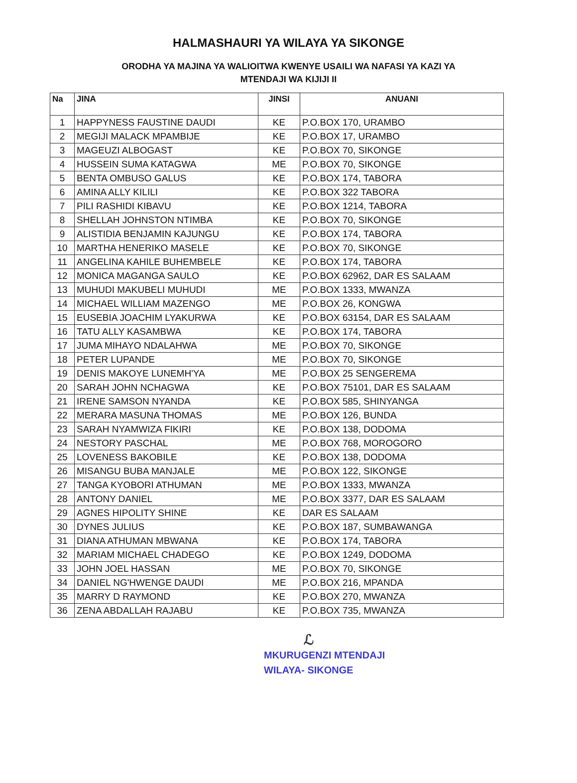HALMASHAURI YA WILAYA YA SIKONGE
ORODHA YA MAJINA YA WALIOITWA KWENYE USAILI WA NAFASI YA KAZI YA
MTENDAJI WA KIJIJI II
| Na | JINA | JINSI | ANUANI |
| --- | --- | --- | --- |
| 1 | HAPPYNESS FAUSTINE DAUDI | KE | P.O.BOX 170, URAMBO |
| 2 | MEGIJI MALACK MPAMBIJE | KE | P.O.BOX 17, URAMBO |
| 3 | MAGEUZI ALBOGAST | KE | P.O.BOX 70, SIKONGE |
| 4 | HUSSEIN SUMA KATAGWA | ME | P.O.BOX 70, SIKONGE |
| 5 | BENTA OMBUSO GALUS | KE | P.O.BOX 174, TABORA |
| 6 | AMINA ALLY KILILI | KE | P.O.BOX 322 TABORA |
| 7 | PILI RASHIDI KIBAVU | KE | P.O.BOX 1214, TABORA |
| 8 | SHELLAH JOHNSTON NTIMBA | KE | P.O.BOX 70, SIKONGE |
| 9 | ALISTIDIA BENJAMIN KAJUNGU | KE | P.O.BOX 174, TABORA |
| 10 | MARTHA HENERIKO MASELE | KE | P.O.BOX 70, SIKONGE |
| 11 | ANGELINA KAHILE BUHEMBELE | KE | P.O.BOX 174, TABORA |
| 12 | MONICA MAGANGA SAULO | KE | P.O.BOX 62962, DAR ES SALAAM |
| 13 | MUHUDI MAKUBELI MUHUDI | ME | P.O.BOX 1333, MWANZA |
| 14 | MICHAEL WILLIAM MAZENGO | ME | P.O.BOX 26, KONGWA |
| 15 | EUSEBIA JOACHIM LYAKURWA | KE | P.O.BOX 63154, DAR ES SALAAM |
| 16 | TATU ALLY KASAMBWA | KE | P.O.BOX 174, TABORA |
| 17 | JUMA MIHAYO NDALAHWA | ME | P.O.BOX 70, SIKONGE |
| 18 | PETER LUPANDE | ME | P.O.BOX 70, SIKONGE |
| 19 | DENIS MAKOYE LUNEMH'YA | ME | P.O.BOX 25 SENGEREMA |
| 20 | SARAH JOHN NCHAGWA | KE | P.O.BOX 75101, DAR ES SALAAM |
| 21 | IRENE SAMSON NYANDA | KE | P.O.BOX 585, SHINYANGA |
| 22 | MERARA MASUNA THOMAS | ME | P.O.BOX 126, BUNDA |
| 23 | SARAH NYAMWIZA FIKIRI | KE | P.O.BOX 138, DODOMA |
| 24 | NESTORY PASCHAL | ME | P.O.BOX 768, MOROGORO |
| 25 | LOVENESS BAKOBILE | KE | P.O.BOX 138, DODOMA |
| 26 | MISANGU BUBA MANJALE | ME | P.O.BOX 122, SIKONGE |
| 27 | TANGA KYOBORI ATHUMAN | ME | P.O.BOX 1333, MWANZA |
| 28 | ANTONY DANIEL | ME | P.O.BOX 3377, DAR ES SALAAM |
| 29 | AGNES HIPOLITY SHINE | KE | DAR ES SALAAM |
| 30 | DYNES JULIUS | KE | P.O.BOX 187, SUMBAWANGA |
| 31 | DIANA ATHUMAN MBWANA | KE | P.O.BOX 174, TABORA |
| 32 | MARIAM MICHAEL CHADEGO | KE | P.O.BOX 1249, DODOMA |
| 33 | JOHN JOEL HASSAN | ME | P.O.BOX 70, SIKONGE |
| 34 | DANIEL NG'HWENGE DAUDI | ME | P.O.BOX 216, MPANDA |
| 35 | MARRY D RAYMOND | KE | P.O.BOX 270, MWANZA |
| 36 | ZENA ABDALLAH RAJABU | KE | P.O.BOX 735, MWANZA |
ℒ
MKURUGENZI MTENDAJI
WILAYA- SIKONGE